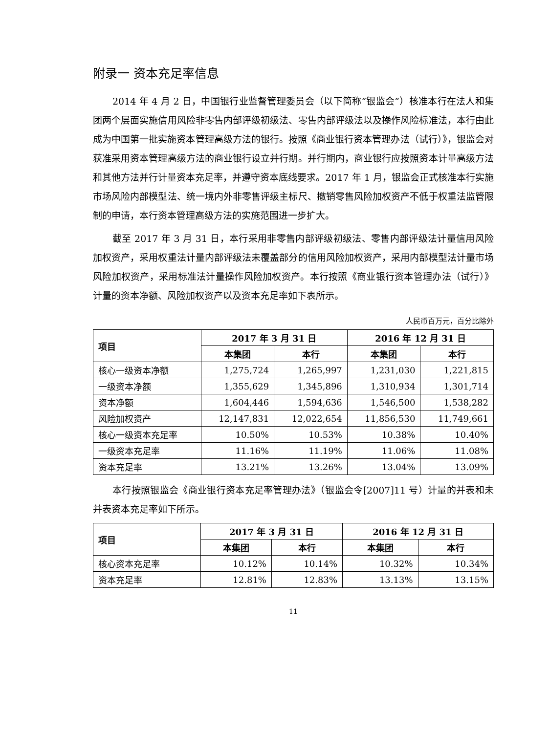附录一 资本充足率信息
2014 年 4 月 2 日，中国银行业监督管理委员会（以下简称“银监会”）核准本行在法人和集团两个层面实施信用风险非零售内部评级初级法、零售内部评级法以及操作风险标准法，本行由此成为中国第一批实施资本管理高级方法的银行。按照《商业银行资本管理办法（试行）》，银监会对获准采用资本管理高级方法的商业银行设立并行期。并行期内，商业银行应按照资本计量高级方法和其他方法并行计量资本充足率，并遵守资本底线要求。2017 年 1 月，银监会正式核准本行实施市场风险内部模型法、统一境内外非零售评级主标尺、撤销零售风险加权资产不低于权重法监管限制的申请，本行资本管理高级方法的实施范围进一步扩大。
截至 2017 年 3 月 31 日，本行采用非零售内部评级初级法、零售内部评级法计量信用风险加权资产，采用权重法计量内部评级法未覆盖部分的信用风险加权资产，采用内部模型法计量市场风险加权资产，采用标准法计量操作风险加权资产。本行按照《商业银行资本管理办法（试行）》计量的资本净额、风险加权资产以及资本充足率如下表所示。
人民币百万元，百分比除外
| 项目 | 2017 年 3 月 31 日 | | 2016 年 12 月 31 日 | |
| --- | --- | --- | --- | --- |
| | 本集团 | 本行 | 本集团 | 本行 |
| 核心一级资本净额 | 1,275,724 | 1,265,997 | 1,231,030 | 1,221,815 |
| 一级资本净额 | 1,355,629 | 1,345,896 | 1,310,934 | 1,301,714 |
| 资本净额 | 1,604,446 | 1,594,636 | 1,546,500 | 1,538,282 |
| 风险加权资产 | 12,147,831 | 12,022,654 | 11,856,530 | 11,749,661 |
| 核心一级资本充足率 | 10.50% | 10.53% | 10.38% | 10.40% |
| 一级资本充足率 | 11.16% | 11.19% | 11.06% | 11.08% |
| 资本充足率 | 13.21% | 13.26% | 13.04% | 13.09% |
本行按照银监会《商业银行资本充足率管理办法》（银监会令[2007]11 号）计量的并表和未并表资本充足率如下所示。
| 项目 | 2017 年 3 月 31 日 | | 2016 年 12 月 31 日 | |
| --- | --- | --- | --- | --- |
| | 本集团 | 本行 | 本集团 | 本行 |
| 核心资本充足率 | 10.12% | 10.14% | 10.32% | 10.34% |
| 资本充足率 | 12.81% | 12.83% | 13.13% | 13.15% |
11